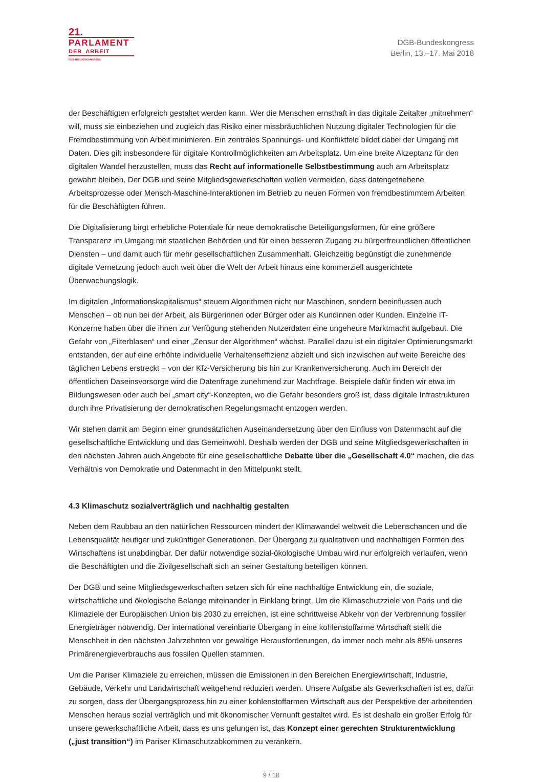21.
PARLAMENT
DER_ARBEIT
DGB-BUNDESKONGRESS
DGB-Bundeskongress
Berlin, 13.–17. Mai 2018
der Beschäftigten erfolgreich gestaltet werden kann. Wer die Menschen ernsthaft in das digitale Zeitalter „mitnehmen“ will, muss sie einbeziehen und zugleich das Risiko einer missbräuchlichen Nutzung digitaler Technologien für die Fremdbestimmung von Arbeit minimieren. Ein zentrales Spannungs- und Konfliktfeld bildet dabei der Umgang mit Daten. Dies gilt insbesondere für digitale Kontrollmöglichkeiten am Arbeitsplatz. Um eine breite Akzeptanz für den digitalen Wandel herzustellen, muss das Recht auf informationelle Selbstbestimmung auch am Arbeitsplatz gewahrt bleiben. Der DGB und seine Mitgliedsgewerkschaften wollen vermeiden, dass datengetriebene Arbeitsprozesse oder Mensch-Maschine-Interaktionen im Betrieb zu neuen Formen von fremdbestimmtem Arbeiten für die Beschäftigten führen.
Die Digitalisierung birgt erhebliche Potentiale für neue demokratische Beteiligungsformen, für eine größere Transparenz im Umgang mit staatlichen Behörden und für einen besseren Zugang zu bürgerfreundlichen öffentlichen Diensten – und damit auch für mehr gesellschaftlichen Zusammenhalt. Gleichzeitig begünstigt die zunehmende digitale Vernetzung jedoch auch weit über die Welt der Arbeit hinaus eine kommerziell ausgerichtete Überwachungslogik.
Im digitalen „Informationskapitalismus“ steuern Algorithmen nicht nur Maschinen, sondern beeinflussen auch Menschen – ob nun bei der Arbeit, als Bürgerinnen oder Bürger oder als Kundinnen oder Kunden. Einzelne IT-Konzerne haben über die ihnen zur Verfügung stehenden Nutzerdaten eine ungeheure Marktmacht aufgebaut. Die Gefahr von „Filterblasen“ und einer „Zensur der Algorithmen“ wächst. Parallel dazu ist ein digitaler Optimierungsmarkt entstanden, der auf eine erhöhte individuelle Verhaltenseffizienz abzielt und sich inzwischen auf weite Bereiche des täglichen Lebens erstreckt – von der Kfz-Versicherung bis hin zur Krankenversicherung. Auch im Bereich der öffentlichen Daseinsvorsorge wird die Datenfrage zunehmend zur Machtfrage. Beispiele dafür finden wir etwa im Bildungswesen oder auch bei „smart city“-Konzepten, wo die Gefahr besonders groß ist, dass digitale Infrastrukturen durch ihre Privatisierung der demokratischen Regelungsmacht entzogen werden.
Wir stehen damit am Beginn einer grundsätzlichen Auseinandersetzung über den Einfluss von Datenmacht auf die gesellschaftliche Entwicklung und das Gemeinwohl. Deshalb werden der DGB und seine Mitgliedsgewerkschaften in den nächsten Jahren auch Angebote für eine gesellschaftliche Debatte über die „Gesellschaft 4.0“ machen, die das Verhältnis von Demokratie und Datenmacht in den Mittelpunkt stellt.
4.3 Klimaschutz sozialverträglich und nachhaltig gestalten
Neben dem Raubbau an den natürlichen Ressourcen mindert der Klimawandel weltweit die Lebenschancen und die Lebensqualität heutiger und zukünftiger Generationen. Der Übergang zu qualitativen und nachhaltigen Formen des Wirtschaftens ist unabdingbar. Der dafür notwendige sozial-ökologische Umbau wird nur erfolgreich verlaufen, wenn die Beschäftigten und die Zivilgesellschaft sich an seiner Gestaltung beteiligen können.
Der DGB und seine Mitgliedsgewerkschaften setzen sich für eine nachhaltige Entwicklung ein, die soziale, wirtschaftliche und ökologische Belange miteinander in Einklang bringt. Um die Klimaschutzziele von Paris und die Klimaziele der Europäischen Union bis 2030 zu erreichen, ist eine schrittweise Abkehr von der Verbrennung fossiler Energieträger notwendig. Der international vereinbarte Übergang in eine kohlenstoffarme Wirtschaft stellt die Menschheit in den nächsten Jahrzehnten vor gewaltige Herausforderungen, da immer noch mehr als 85% unseres Primärenergieverbrauchs aus fossilen Quellen stammen.
Um die Pariser Klimaziele zu erreichen, müssen die Emissionen in den Bereichen Energiewirtschaft, Industrie, Gebäude, Verkehr und Landwirtschaft weitgehend reduziert werden. Unsere Aufgabe als Gewerkschaften ist es, dafür zu sorgen, dass der Übergangsprozess hin zu einer kohlenstoffarmen Wirtschaft aus der Perspektive der arbeitenden Menschen heraus sozial verträglich und mit ökonomischer Vernunft gestaltet wird. Es ist deshalb ein großer Erfolg für unsere gewerkschaftliche Arbeit, dass es uns gelungen ist, das Konzept einer gerechten Strukturentwicklung („just transition“) im Pariser Klimaschutzabkommen zu verankern.
9 / 18